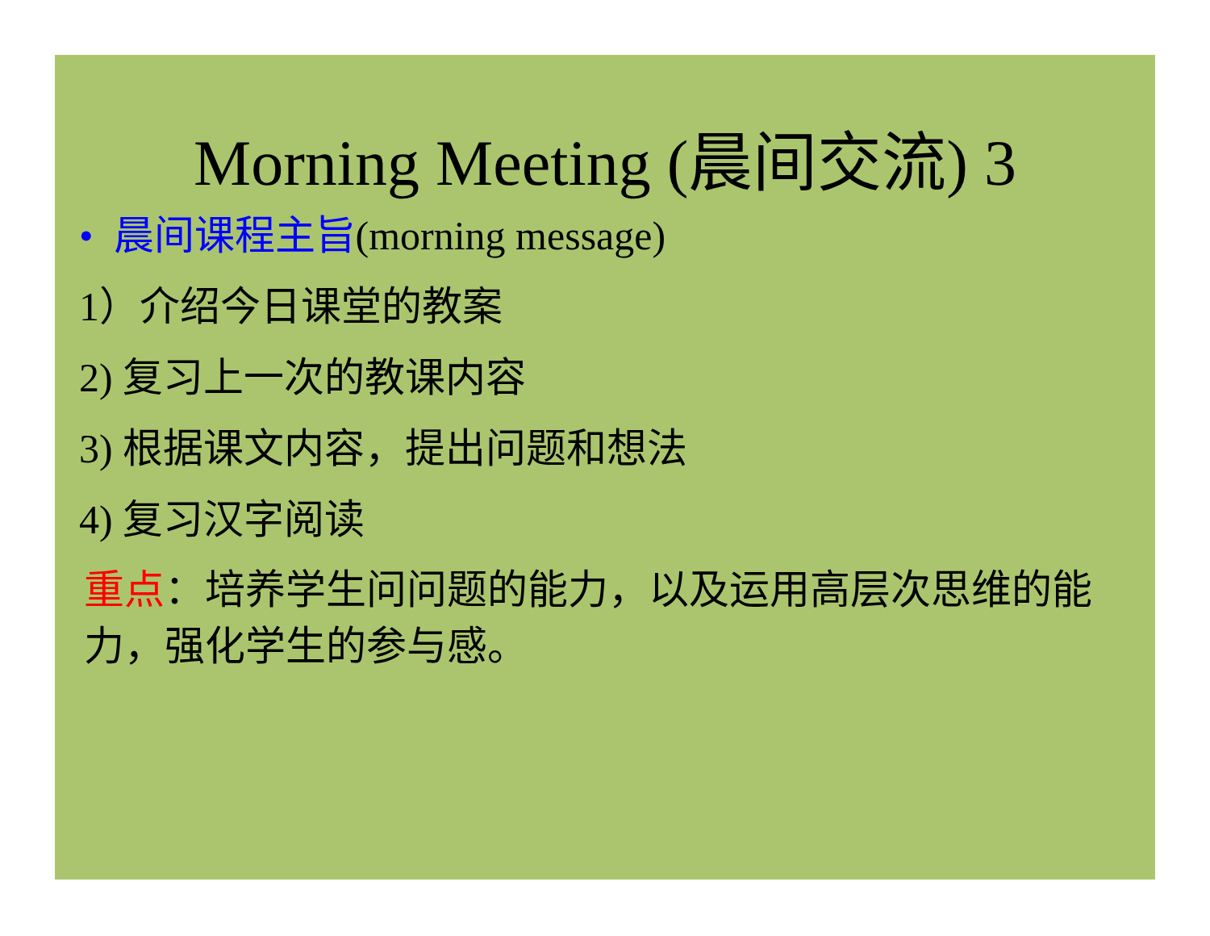Morning Meeting (晨间交流) 3
• 晨间课程主旨(morning message)
1）介绍今日课堂的教案
2) 复习上一次的教课内容
3) 根据课文内容，提出问题和想法
4) 复习汉字阅读
重点：培养学生问问题的能力，以及运用高层次思维的能力，强化学生的参与感。